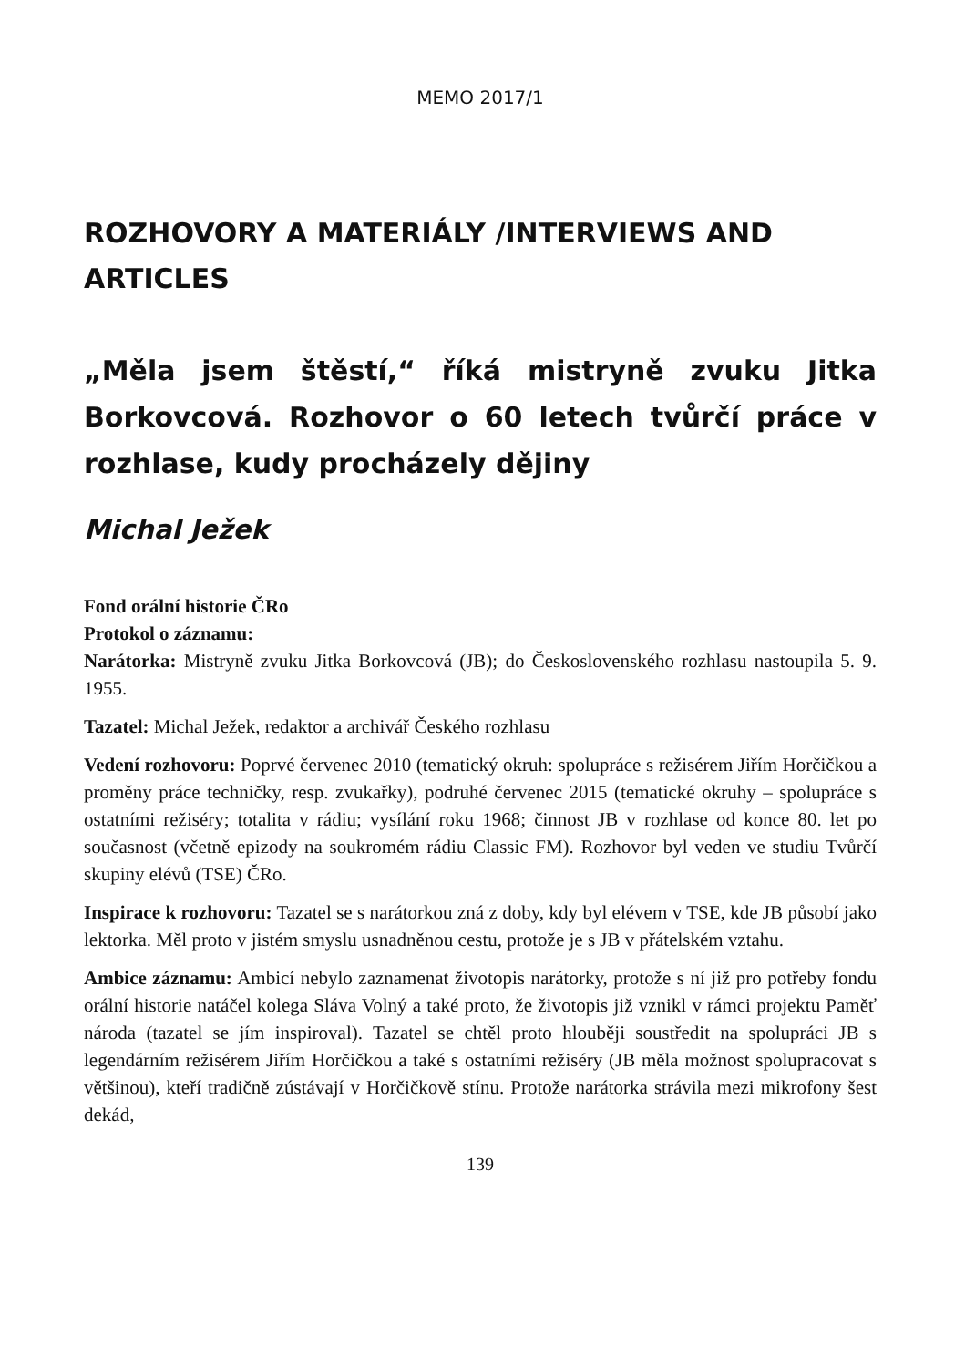MEMO 2017/1
ROZHOVORY A MATERIÁLY /INTERVIEWS AND ARTICLES
„Měla jsem štěstí,“ říká mistryně zvuku Jitka Borkovcová. Rozhovor o 60 letech tvůrčí práce v rozhlase, kudy procházely dějiny
Michal Ježek
Fond orální historie ČRo
Protokol o záznamu:
Narátorka: Mistryně zvuku Jitka Borkovcová (JB); do Československého rozhlasu nastoupila 5. 9. 1955.
Tazatel: Michal Ježek, redaktor a archivář Českého rozhlasu
Vedení rozhovoru: Poprvé červenec 2010 (tematický okruh: spolupráce s režisérem Jiřím Horčičkou a proměny práce techničky, resp. zvukařky), podruhé červenec 2015 (tematické okruhy – spolupráce s ostatními režiséry; totalita v rádiu; vysílání roku 1968; činnost JB v rozhlase od konce 80. let po současnost (včetně epizody na soukromém rádiu Classic FM). Rozhovor byl veden ve studiu Tvůrčí skupiny elévů (TSE) ČRo.
Inspirace k rozhovoru: Tazatel se s narátorkou zná z doby, kdy byl elévem v TSE, kde JB působí jako lektorka. Měl proto v jistém smyslu usnadněnou cestu, protože je s JB v přátelském vztahu.
Ambice záznamu: Ambicí nebylo zaznamenat životopis narátorky, protože s ní již pro potřeby fondu orální historie natáčel kolega Sláva Volný a také proto, že životopis již vznikl v rámci projektu Paměť národa (tazatel se jím inspiroval). Tazatel se chtěl proto hlouběji soustředit na spolupráci JB s legendárním režisérem Jiřím Horčičkou a také s ostatními režiséry (JB měla možnost spolupracovat s většinou), kteří tradičně zústávají v Horčičkově stínu. Protože narátorka strávila mezi mikrofony šest dekád,
139